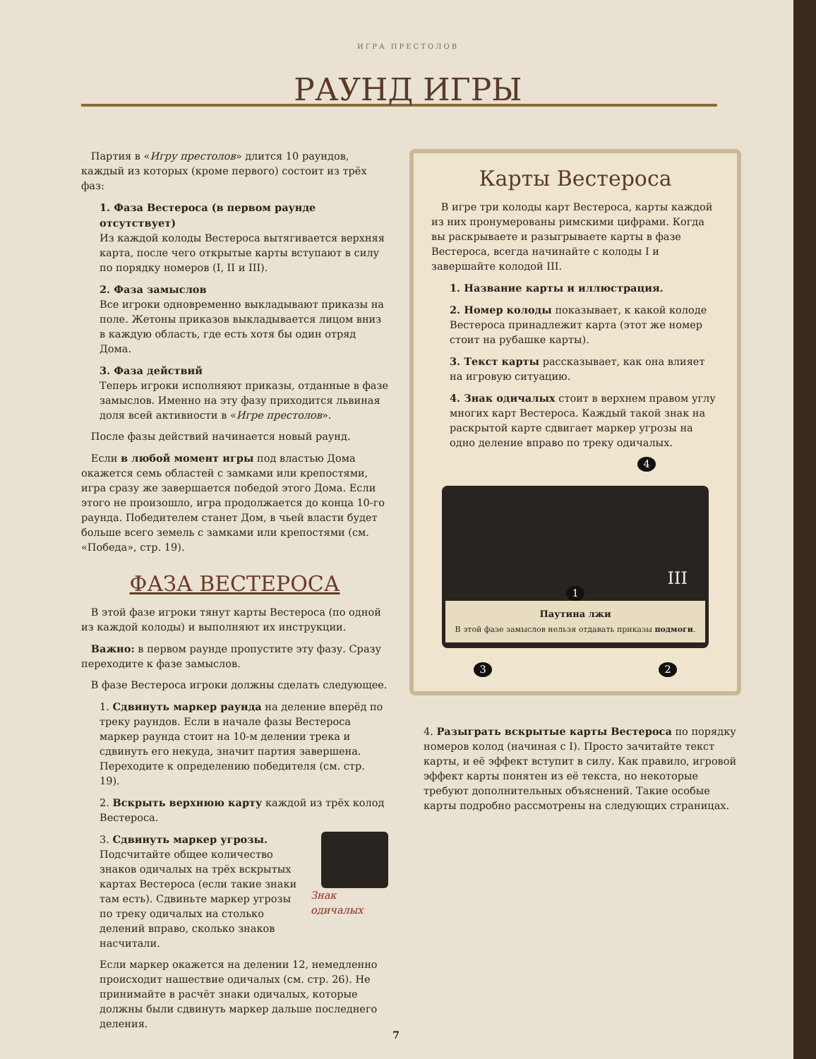ИГРА ПРЕСТОЛОВ
РАУНД ИГРЫ
Партия в «Игру престолов» длится 10 раундов, каждый из которых (кроме первого) состоит из трёх фаз:
1. Фаза Вестероса (в первом раунде отсутствует)
Из каждой колоды Вестероса вытягивается верхняя карта, после чего открытые карты вступают в силу по порядку номеров (I, II и III).
2. Фаза замыслов
Все игроки одновременно выкладывают приказы на поле. Жетоны приказов выкладывается лицом вниз в каждую область, где есть хотя бы один отряд Дома.
3. Фаза действий
Теперь игроки исполняют приказы, отданные в фазе замыслов. Именно на эту фазу приходится львиная доля всей активности в «Игре престолов».
После фазы действий начинается новый раунд.
Если в любой момент игры под властью Дома окажется семь областей с замками или крепостями, игра сразу же завершается победой этого Дома. Если этого не произошло, игра продолжается до конца 10-го раунда. Победителем станет Дом, в чьей власти будет больше всего земель с замками или крепостями (см. «Победа», стр. 19).
ФАЗА ВЕСТЕРОСА
В этой фазе игроки тянут карты Вестероса (по одной из каждой колоды) и выполняют их инструкции.
Важно: в первом раунде пропустите эту фазу. Сразу переходите к фазе замыслов.
В фазе Вестероса игроки должны сделать следующее.
1. Сдвинуть маркер раунда на деление вперёд по треку раундов. Если в начале фазы Вестероса маркер раунда стоит на 10-м делении трека и сдвинуть его некуда, значит партия завершена. Переходите к определению победителя (см. стр. 19).
2. Вскрыть верхнюю карту каждой из трёх колод Вестероса.
3. Сдвинуть маркер угрозы. Подсчитайте общее количество знаков одичалых на трёх вскрытых картах Вестероса (если такие знаки там есть). Сдвиньте маркер угрозы по треку одичалых на столько делений вправо, сколько знаков насчитали.
Знак одичалых
Если маркер окажется на делении 12, немедленно происходит нашествие одичалых (см. стр. 26). Не принимайте в расчёт знаки одичалых, которые должны были сдвинуть маркер дальше последнего деления.
Карты Вестероса
В игре три колоды карт Вестероса, карты каждой из них пронумерованы римскими цифрами. Когда вы раскрываете и разыгрываете карты в фазе Вестероса, всегда начинайте с колоды I и завершайте колодой III.
1. Название карты и иллюстрация.
2. Номер колоды показывает, к какой колоде Вестероса принадлежит карта (этот же номер стоит на рубашке карты).
3. Текст карты рассказывает, как она влияет на игровую ситуацию.
4. Знак одичалых стоит в верхнем правом углу многих карт Вестероса. Каждый такой знак на раскрытой карте сдвигает маркер угрозы на одно деление вправо по треку одичалых.
4
III
1
Паутина лжи
В этой фазе замыслов нельзя отдавать приказы подмоги.
3 2
4. Разыграть вскрытые карты Вестероса по порядку номеров колод (начиная с I). Просто зачитайте текст карты, и её эффект вступит в силу. Как правило, игровой эффект карты понятен из её текста, но некоторые требуют дополнительных объяснений. Такие особые карты подробно рассмотрены на следующих страницах.
7